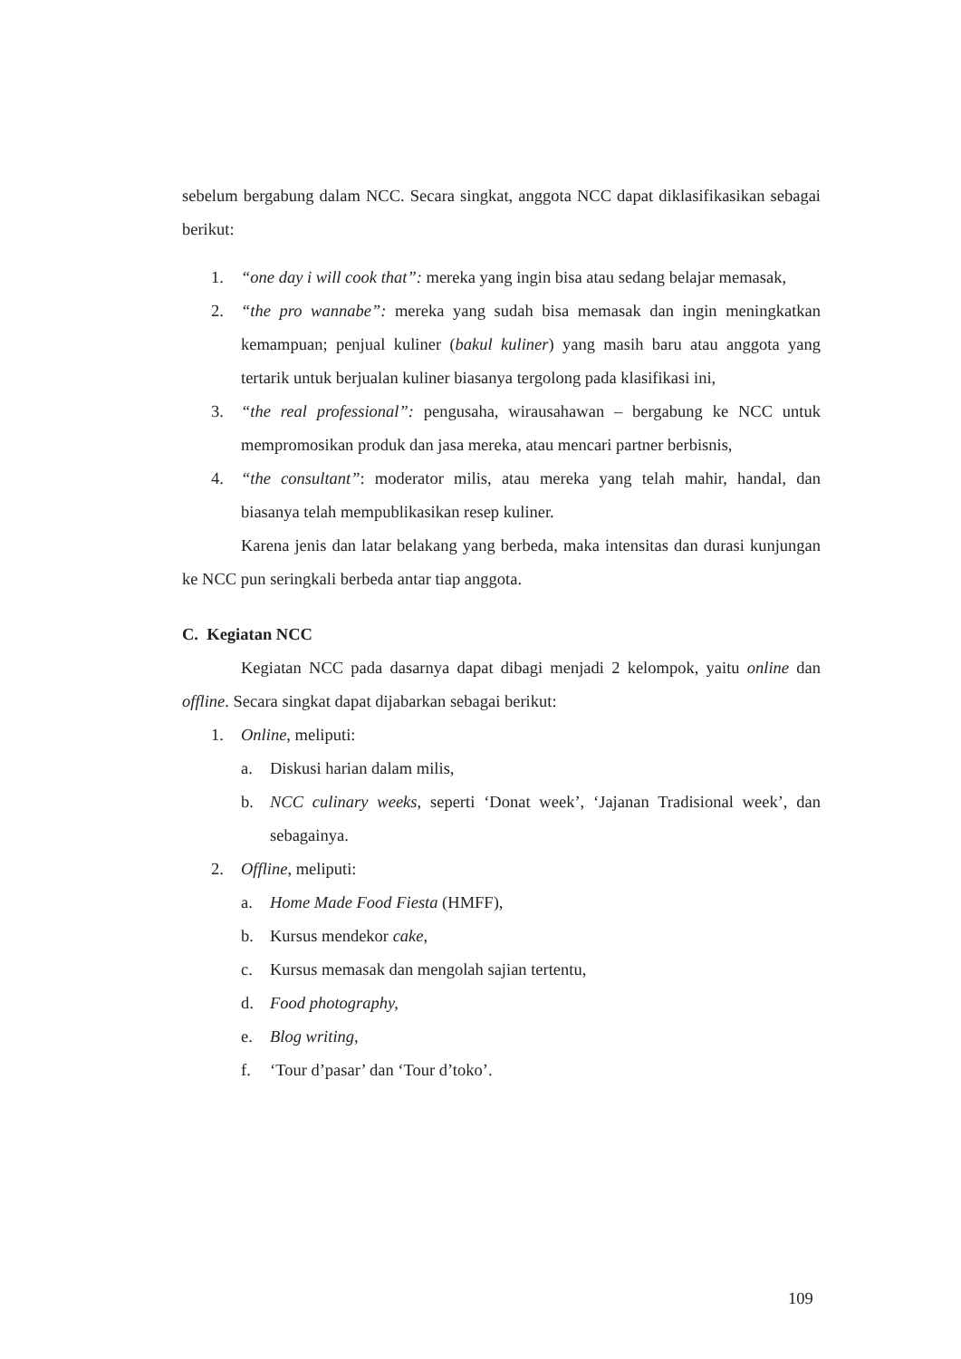sebelum bergabung dalam NCC. Secara singkat, anggota NCC dapat diklasifikasikan sebagai berikut:
1. “one day i will cook that”: mereka yang ingin bisa atau sedang belajar memasak,
2. “the pro wannabe”: mereka yang sudah bisa memasak dan ingin meningkatkan kemampuan; penjual kuliner (bakul kuliner) yang masih baru atau anggota yang tertarik untuk berjualan kuliner biasanya tergolong pada klasifikasi ini,
3. “the real professional”: pengusaha, wirausahawan – bergabung ke NCC untuk mempromosikan produk dan jasa mereka, atau mencari partner berbisnis,
4. “the consultant”: moderator milis, atau mereka yang telah mahir, handal, dan biasanya telah mempublikasikan resep kuliner.
Karena jenis dan latar belakang yang berbeda, maka intensitas dan durasi kunjungan ke NCC pun seringkali berbeda antar tiap anggota.
C. Kegiatan NCC
Kegiatan NCC pada dasarnya dapat dibagi menjadi 2 kelompok, yaitu online dan offline. Secara singkat dapat dijabarkan sebagai berikut:
1. Online, meliputi:
a. Diskusi harian dalam milis,
b. NCC culinary weeks, seperti ‘Donat week’, ‘Jajanan Tradisional week’, dan sebagainya.
2. Offline, meliputi:
a. Home Made Food Fiesta (HMFF),
b. Kursus mendekor cake,
c. Kursus memasak dan mengolah sajian tertentu,
d. Food photography,
e. Blog writing,
f. ‘Tour d’pasar’ dan ‘Tour d’toko’.
109